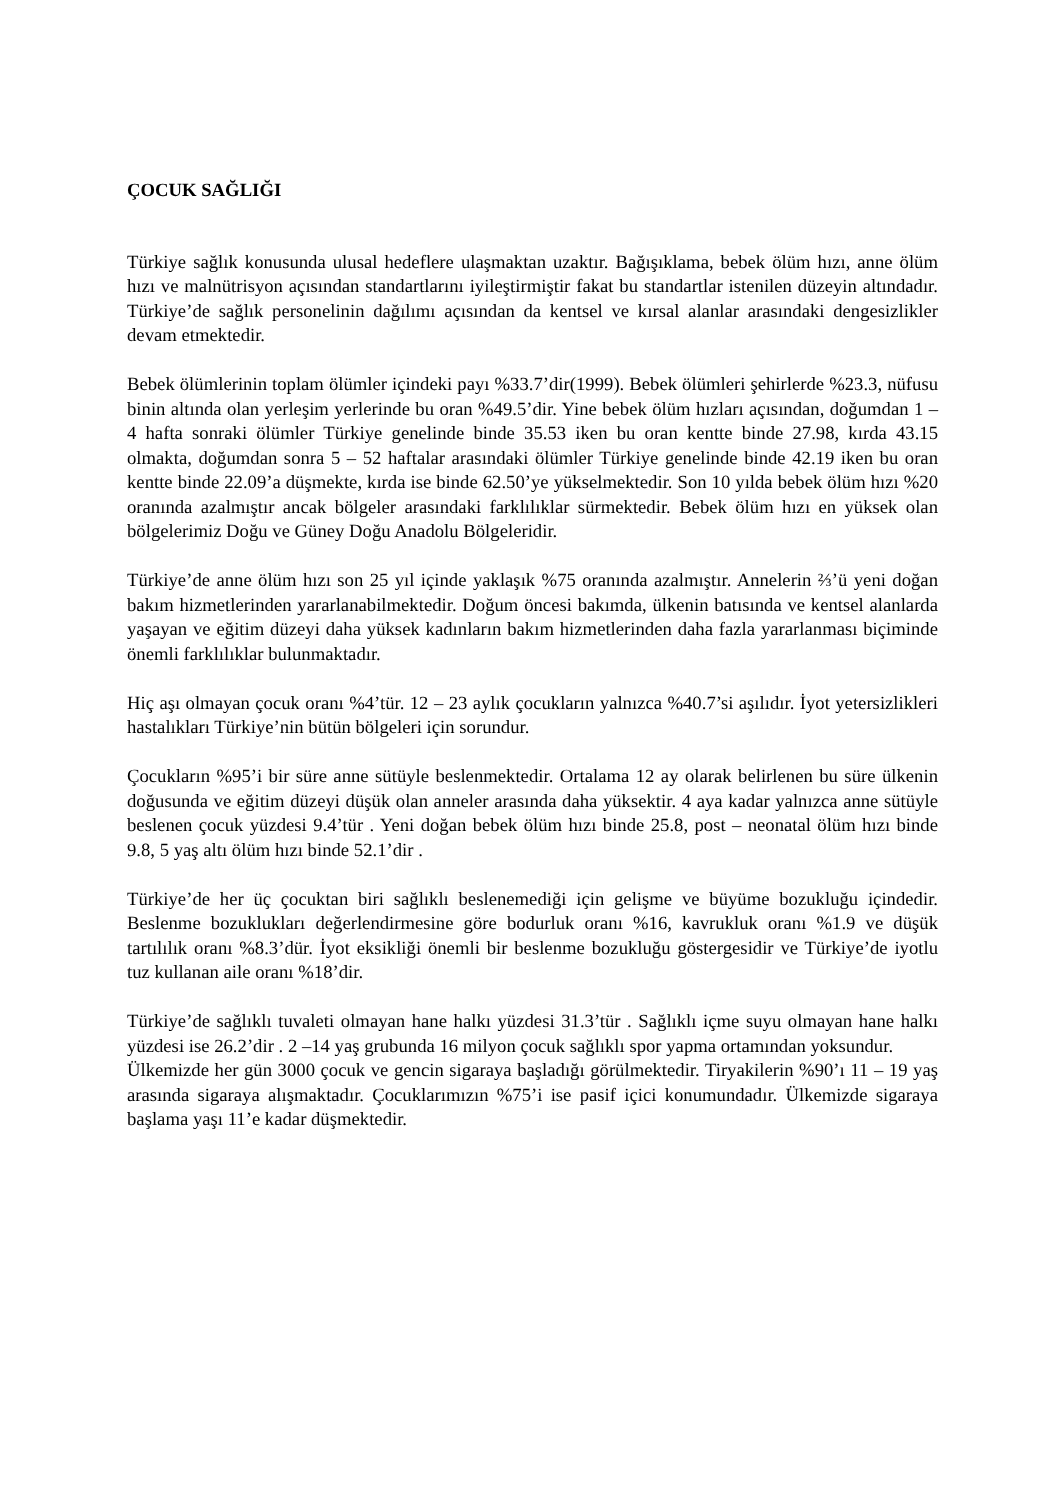ÇOCUK SAĞLIĞI
Türkiye sağlık konusunda ulusal hedeflere ulaşmaktan uzaktır. Bağışıklama, bebek ölüm hızı, anne ölüm hızı ve malnütrisyon açısından standartlarını iyileştirmiştir fakat bu standartlar istenilen düzeyin altındadır. Türkiye’de sağlık personelinin dağılımı açısından da kentsel ve kırsal alanlar arasındaki dengesizlikler devam etmektedir.
Bebek ölümlerinin toplam ölümler içindeki payı %33.7’dir(1999). Bebek ölümleri şehirlerde %23.3, nüfusu binin altında olan yerleşim yerlerinde bu oran %49.5’dir. Yine bebek ölüm hızları açısından, doğumdan 1 – 4 hafta sonraki ölümler Türkiye genelinde binde 35.53 iken bu oran kentte binde 27.98, kırda 43.15 olmakta, doğumdan sonra 5 – 52 haftalar arasındaki ölümler Türkiye genelinde binde 42.19 iken bu oran kentte binde 22.09’a düşmekte, kırda ise binde 62.50’ye yükselmektedir. Son 10 yılda bebek ölüm hızı %20 oranında azalmıştır ancak bölgeler arasındaki farklılıklar sürmektedir. Bebek ölüm hızı en yüksek olan bölgelerimiz Doğu ve Güney Doğu Anadolu Bölgeleridir.
Türkiye’de anne ölüm hızı son 25 yıl içinde yaklaşık %75 oranında azalmıştır. Annelerin ⅔’ü yeni doğan bakım hizmetlerinden yararlanabilmektedir. Doğum öncesi bakımda, ülkenin batısında ve kentsel alanlarda yaşayan ve eğitim düzeyi daha yüksek kadınların bakım hizmetlerinden daha fazla yararlanması biçiminde önemli farklılıklar bulunmaktadır.
Hiç aşı olmayan çocuk oranı %4’tür. 12 – 23 aylık çocukların yalnızca %40.7’si aşılıdır. İyot yetersizlikleri hastalıkları Türkiye’nin bütün bölgeleri için sorundur.
Çocukların %95’i bir süre anne sütüyle beslenmektedir. Ortalama 12 ay olarak belirlenen bu süre ülkenin doğusunda ve eğitim düzeyi düşük olan anneler arasında daha yüksektir. 4 aya kadar yalnızca anne sütüyle beslenen çocuk yüzdesi 9.4’tür . Yeni doğan bebek ölüm hızı binde 25.8, post – neonatal ölüm hızı binde 9.8, 5 yaş altı ölüm hızı binde 52.1’dir .
Türkiye’de her üç çocuktan biri sağlıklı beslenemediği için gelişme ve büyüme bozukluğu içindedir. Beslenme bozuklukları değerlendirmesine göre bodurluk oranı %16, kavrukluk oranı %1.9 ve düşük tartılılık oranı %8.3’dür. İyot eksikliği önemli bir beslenme bozukluğu göstergesidir ve Türkiye’de iyotlu tuz kullanan aile oranı %18’dir.
Türkiye’de sağlıklı tuvaleti olmayan hane halkı yüzdesi 31.3’tür . Sağlıklı içme suyu olmayan hane halkı yüzdesi ise 26.2’dir . 2 –14 yaş grubunda 16 milyon çocuk sağlıklı spor yapma ortamından yoksundur.
Ülkemizde her gün 3000 çocuk ve gencin sigaraya başladığı görülmektedir. Tiryakilerin %90’ı 11 – 19 yaş arasında sigaraya alışmaktadır. Çocuklarımızın %75’i ise pasif içici konumundadır. Ülkemizde sigaraya başlama yaşı 11’e kadar düşmektedir.